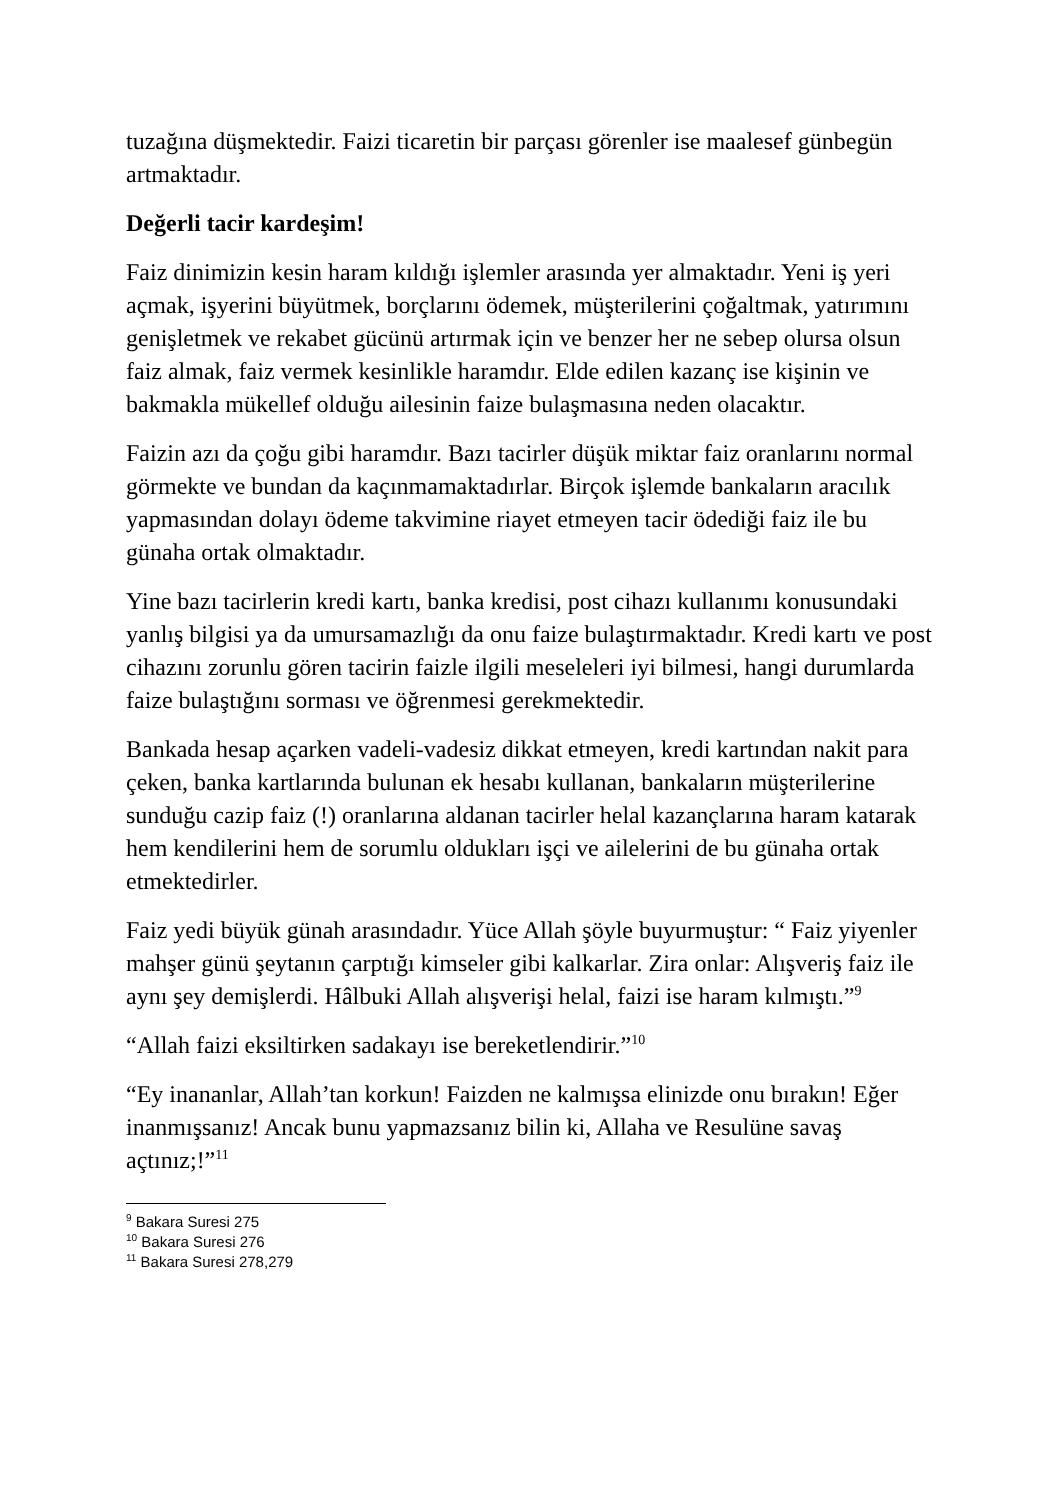tuzağına düşmektedir. Faizi ticaretin bir parçası görenler ise maalesef günbegün artmaktadır.
Değerli tacir kardeşim!
Faiz dinimizin kesin haram kıldığı işlemler arasında yer almaktadır. Yeni iş yeri açmak, işyerini büyütmek, borçlarını ödemek, müşterilerini çoğaltmak, yatırımını genişletmek ve rekabet gücünü artırmak için ve benzer her ne sebep olursa olsun faiz almak, faiz vermek kesinlikle haramdır. Elde edilen kazanç ise kişinin ve bakmakla mükellef olduğu ailesinin faize bulaşmasına neden olacaktır.
Faizin azı da çoğu gibi haramdır. Bazı tacirler düşük miktar faiz oranlarını normal görmekte ve bundan da kaçınmamaktadırlar. Birçok işlemde bankaların aracılık yapmasından dolayı ödeme takvimine riayet etmeyen tacir ödediği faiz ile bu günaha ortak olmaktadır.
Yine bazı tacirlerin kredi kartı, banka kredisi, post cihazı kullanımı konusundaki yanlış bilgisi ya da umursamazlığı da onu faize bulaştırmaktadır. Kredi kartı ve post cihazını zorunlu gören tacirin faizle ilgili meseleleri iyi bilmesi, hangi durumlarda faize bulaştığını sorması ve öğrenmesi gerekmektedir.
Bankada hesap açarken vadeli-vadesiz dikkat etmeyen, kredi kartından nakit para çeken, banka kartlarında bulunan ek hesabı kullanan, bankaların müşterilerine sunduğu cazip faiz (!) oranlarına aldanan tacirler helal kazançlarına haram katarak hem kendilerini hem de sorumlu oldukları işçi ve ailelerini de bu günaha ortak etmektedirler.
Faiz yedi büyük günah arasındadır. Yüce Allah şöyle buyurmuştur: “ Faiz yiyenler mahşer günü şeytanın çarptığı kimseler gibi kalkarlar. Zira onlar: Alışveriş faiz ile aynı şey demişlerdi. Hâlbuki Allah alışverişi helal, faizi ise haram kılmıştı.”<sup>9</sup>
“Allah faizi eksiltirken sadakayı ise bereketlendirir.”<sup>10</sup>
“Ey inananlar, Allah’tan korkun! Faizden ne kalmışsa elinizde onu bırakın! Eğer inanmışsanız! Ancak bunu yapmazsanız bilin ki, Allaha ve Resulüne savaş açtınız;!”<sup>11</sup>
<sup>9</sup> Bakara Suresi 275
<sup>10</sup> Bakara Suresi 276
<sup>11</sup> Bakara Suresi 278,279